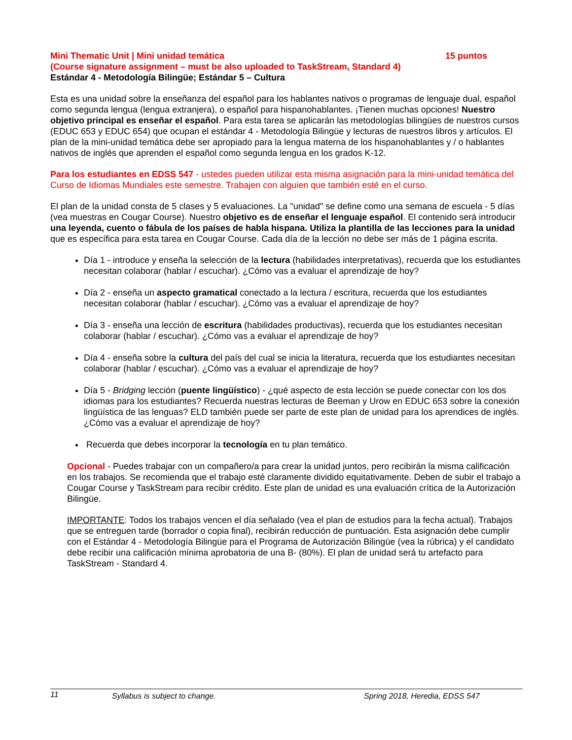Mini Thematic Unit | Mini unidad temática 15 puntos
(Course signature assignment – must be also uploaded to TaskStream, Standard 4)
Estándar 4 - Metodología Bilingüe; Estándar 5 – Cultura
Esta es una unidad sobre la enseñanza del español para los hablantes nativos o programas de lenguaje dual, español como segunda lengua (lengua extranjera), o español para hispanohablantes. ¡Tienen muchas opciones! Nuestro objetivo principal es enseñar el español. Para esta tarea se aplicarán las metodologías bilingües de nuestros cursos (EDUC 653 y EDUC 654) que ocupan el estándar 4 - Metodología Bilingüe y lecturas de nuestros libros y artículos. El plan de la mini-unidad temática debe ser apropiado para la lengua materna de los hispanohablantes y / o hablantes nativos de inglés que aprenden el español como segunda lengua en los grados K-12.
Para los estudiantes en EDSS 547 - ustedes pueden utilizar esta misma asignación para la mini-unidad temática del Curso de Idiomas Mundiales este semestre. Trabajen con alguien que también esté en el curso.
El plan de la unidad consta de 5 clases y 5 evaluaciones. La "unidad" se define como una semana de escuela - 5 días (vea muestras en Cougar Course). Nuestro objetivo es de enseñar el lenguaje español. El contenido será introducir una leyenda, cuento o fábula de los países de habla hispana. Utiliza la plantilla de las lecciones para la unidad que es específica para esta tarea en Cougar Course. Cada día de la lección no debe ser más de 1 página escrita.
Día 1 - introduce y enseña la selección de la lectura (habilidades interpretativas), recuerda que los estudiantes necesitan colaborar (hablar / escuchar). ¿Cómo vas a evaluar el aprendizaje de hoy?
Día 2 - enseña un aspecto gramatical conectado a la lectura / escritura, recuerda que los estudiantes necesitan colaborar (hablar / escuchar). ¿Cómo vas a evaluar el aprendizaje de hoy?
Día 3 - enseña una lección de escritura (habilidades productivas), recuerda que los estudiantes necesitan colaborar (hablar / escuchar). ¿Cómo vas a evaluar el aprendizaje de hoy?
Día 4 - enseña sobre la cultura del país del cual se inicia la literatura, recuerda que los estudiantes necesitan colaborar (hablar / escuchar). ¿Cómo vas a evaluar el aprendizaje de hoy?
Día 5 - Bridging lección (puente lingüístico) - ¿qué aspecto de esta lección se puede conectar con los dos idiomas para los estudiantes? Recuerda nuestras lecturas de Beeman y Urow en EDUC 653 sobre la conexión lingüística de las lenguas? ELD también puede ser parte de este plan de unidad para los aprendices de inglés. ¿Cómo vas a evaluar el aprendizaje de hoy?
Recuerda que debes incorporar la tecnología en tu plan temático.
Opcional - Puedes trabajar con un compañero/a para crear la unidad juntos, pero recibirán la misma calificación en los trabajos. Se recomienda que el trabajo esté claramente dividido equitativamente. Deben de subir el trabajo a Cougar Course y TaskStream para recibir crédito. Este plan de unidad es una evaluación crítica de la Autorización Bilingüe.
IMPORTANTE: Todos los trabajos vencen el día señalado (vea el plan de estudios para la fecha actual). Trabajos que se entreguen tarde (borrador o copia final), recibirán reducción de puntuación. Esta asignación debe cumplir con el Estándar 4 - Metodología Bilingüe para el Programa de Autorización Bilingüe (vea la rúbrica) y el candidato debe recibir una calificación mínima aprobatoria de una B- (80%). El plan de unidad será tu artefacto para TaskStream - Standard 4.
11 Syllabus is subject to change. Spring 2018, Heredia, EDSS 547